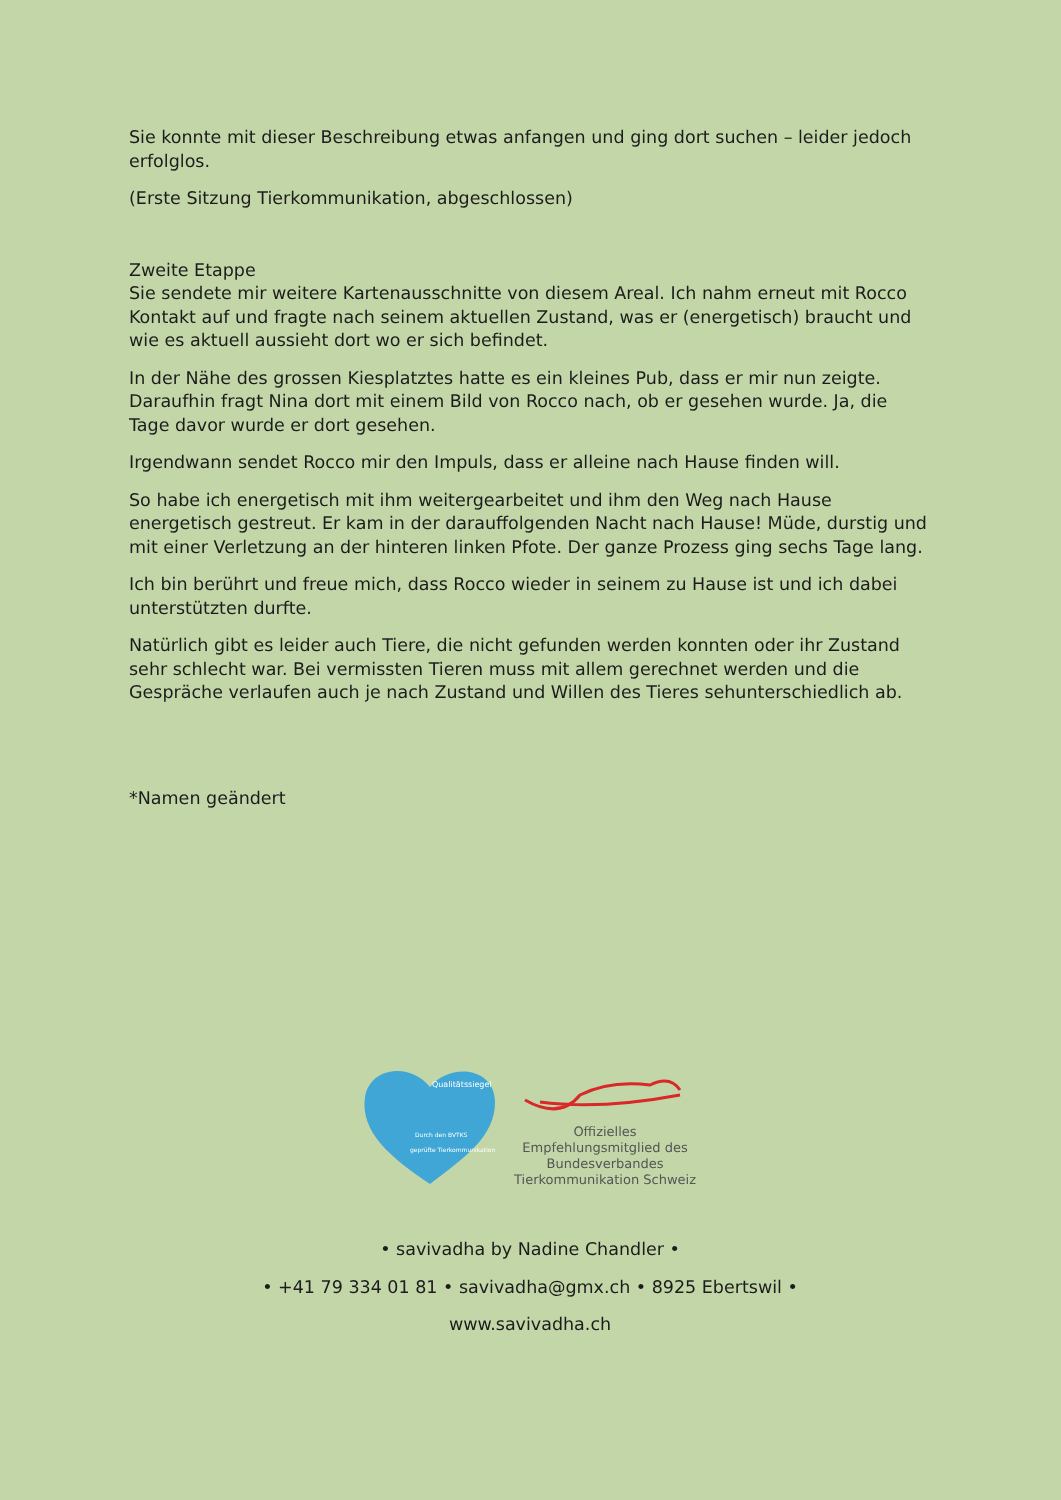Sie konnte mit dieser Beschreibung etwas anfangen und ging dort suchen – leider jedoch erfolglos.
(Erste Sitzung Tierkommunikation, abgeschlossen)
Zweite Etappe
Sie sendete mir weitere Kartenausschnitte von diesem Areal. Ich nahm erneut mit Rocco Kontakt auf und fragte nach seinem aktuellen Zustand, was er (energetisch) braucht und wie es aktuell aussieht dort wo er sich befindet.
In der Nähe des grossen Kiesplatztes hatte es ein kleines Pub, dass er mir nun zeigte. Daraufhin fragt Nina dort mit einem Bild von Rocco nach, ob er gesehen wurde. Ja, die Tage davor wurde er dort gesehen.
Irgendwann sendet Rocco mir den Impuls, dass er alleine nach Hause finden will.
So habe ich energetisch mit ihm weitergearbeitet und ihm den Weg nach Hause energetisch gestreut. Er kam in der darauffolgenden Nacht nach Hause! Müde, durstig und mit einer Verletzung an der hinteren linken Pfote. Der ganze Prozess ging sechs Tage lang.
Ich bin berührt und freue mich, dass Rocco wieder in seinem zu Hause ist und ich dabei unterstützten durfte.
Natürlich gibt es leider auch Tiere, die nicht gefunden werden konnten oder ihr Zustand sehr schlecht war. Bei vermissten Tieren muss mit allem gerechnet werden und die Gespräche verlaufen auch je nach Zustand und Willen des Tieres sehunterschiedlich ab.
*Namen geändert
Qualitätssiegel
Durch den BVTKS
geprüfte Tierkommunikation
Offizielles Empfehlungsmitglied des Bundesverbandes Tierkommunikation Schweiz
• savivadha by Nadine Chandler •
• +41 79 334 01 81 • savivadha@gmx.ch • 8925 Ebertswil •
www.savivadha.ch